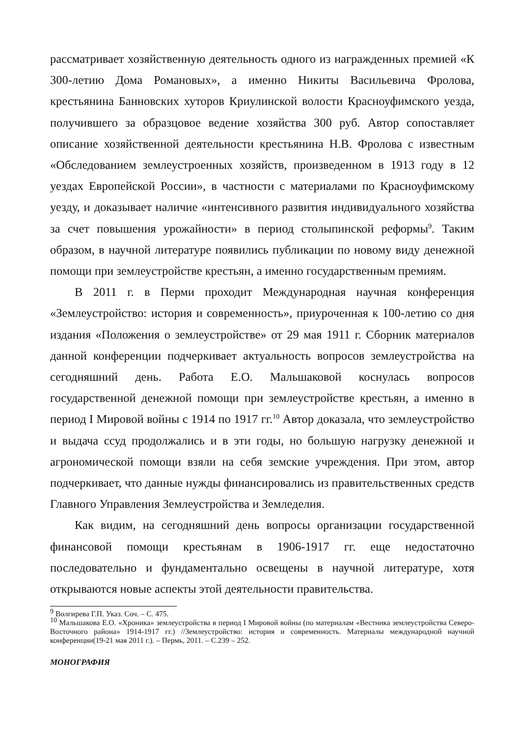рассматривает хозяйственную деятельность одного из награжденных премией «К 300-летию Дома Романовых», а именно Никиты Васильевича Фролова, крестьянина Банновских хуторов Криулинской волости Красноуфимского уезда, получившего за образцовое ведение хозяйства 300 руб. Автор сопоставляет описание хозяйственной деятельности крестьянина Н.В. Фролова с известным «Обследованием землеустроенных хозяйств, произведенном в 1913 году в 12 уездах Европейской России», в частности с материалами по Красноуфимскому уезду, и доказывает наличие «интенсивного развития индивидуального хозяйства за счет повышения урожайности» в период столыпинской реформы<sup>9</sup>. Таким образом, в научной литературе появились публикации по новому виду денежной помощи при землеустройстве крестьян, а именно государственным премиям.
В 2011 г. в Перми проходит Международная научная конференция «Землеустройство: история и современность», приуроченная к 100-летию со дня издания «Положения о землеустройстве» от 29 мая 1911 г. Сборник материалов данной конференции подчеркивает актуальность вопросов землеустройства на сегодняшний день. Работа Е.О. Мальшаковой коснулась вопросов государственной денежной помощи при землеустройстве крестьян, а именно в период I Мировой войны с 1914 по 1917 гг.<sup>10</sup> Автор доказала, что землеустройство и выдача ссуд продолжались и в эти годы, но большую нагрузку денежной и агрономической помощи взяли на себя земские учреждения. При этом, автор подчеркивает, что данные нужды финансировались из правительственных средств Главного Управления Землеустройства и Земледелия.
Как видим, на сегодняшний день вопросы организации государственной финансовой помощи крестьянам в 1906-1917 гг. еще недостаточно последовательно и фундаментально освещены в научной литературе, хотя открываются новые аспекты этой деятельности правительства.
<sup>9</sup> Волгирева Г.П. Указ. Соч. – С. 475.
<sup>10</sup> Мальшакова Е.О. «Хроника» землеустройства в период I Мировой войны (по материалам «Вестника землеустройства Северо-Восточного района» 1914-1917 гг.) //Землеустройство: история и современность. Материалы международной научной конференции(19-21 мая 2011 г.). – Пермь, 2011. – С.239 – 252.
МОНОГРАФИЯ